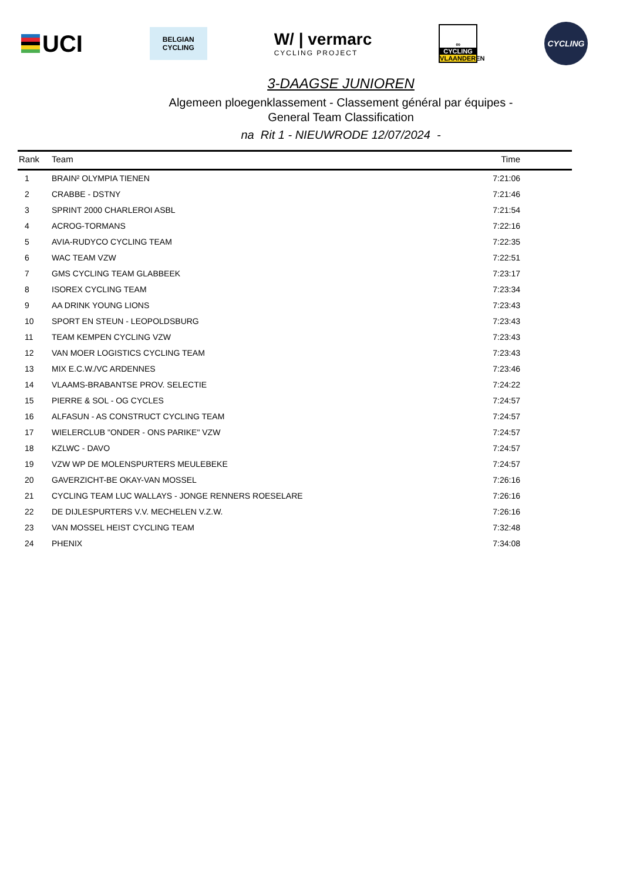UCI
BELGIAN
CYCLING
W/ | vermarc
CYCLING PROJECT
∞
CYCLING
VLAANDEREN
CYCLING
3-DAAGSE JUNIOREN
Algemeen ploegenklassement - Classement général par équipes -
General Team Classification
na Rit 1 - NIEUWRODE 12/07/2024 -
| Rank | Team | Time |
| --- | --- | --- |
| 1 | BRAIN² OLYMPIA TIENEN | 7:21:06 |
| 2 | CRABBE - DSTNY | 7:21:46 |
| 3 | SPRINT 2000 CHARLEROI ASBL | 7:21:54 |
| 4 | ACROG-TORMANS | 7:22:16 |
| 5 | AVIA-RUDYCO CYCLING TEAM | 7:22:35 |
| 6 | WAC TEAM VZW | 7:22:51 |
| 7 | GMS CYCLING TEAM GLABBEEK | 7:23:17 |
| 8 | ISOREX CYCLING TEAM | 7:23:34 |
| 9 | AA DRINK YOUNG LIONS | 7:23:43 |
| 10 | SPORT EN STEUN - LEOPOLDSBURG | 7:23:43 |
| 11 | TEAM KEMPEN CYCLING VZW | 7:23:43 |
| 12 | VAN MOER LOGISTICS CYCLING TEAM | 7:23:43 |
| 13 | MIX E.C.W./VC ARDENNES | 7:23:46 |
| 14 | VLAAMS-BRABANTSE PROV. SELECTIE | 7:24:22 |
| 15 | PIERRE & SOL - OG CYCLES | 7:24:57 |
| 16 | ALFASUN - AS CONSTRUCT CYCLING TEAM | 7:24:57 |
| 17 | WIELERCLUB "ONDER - ONS PARIKE" VZW | 7:24:57 |
| 18 | KZLWC - DAVO | 7:24:57 |
| 19 | VZW WP DE MOLENSPURTERS MEULEBEKE | 7:24:57 |
| 20 | GAVERZICHT-BE OKAY-VAN MOSSEL | 7:26:16 |
| 21 | CYCLING TEAM LUC WALLAYS - JONGE RENNERS ROESELARE | 7:26:16 |
| 22 | DE DIJLESPURTERS V.V. MECHELEN V.Z.W. | 7:26:16 |
| 23 | VAN MOSSEL HEIST CYCLING TEAM | 7:32:48 |
| 24 | PHENIX | 7:34:08 |